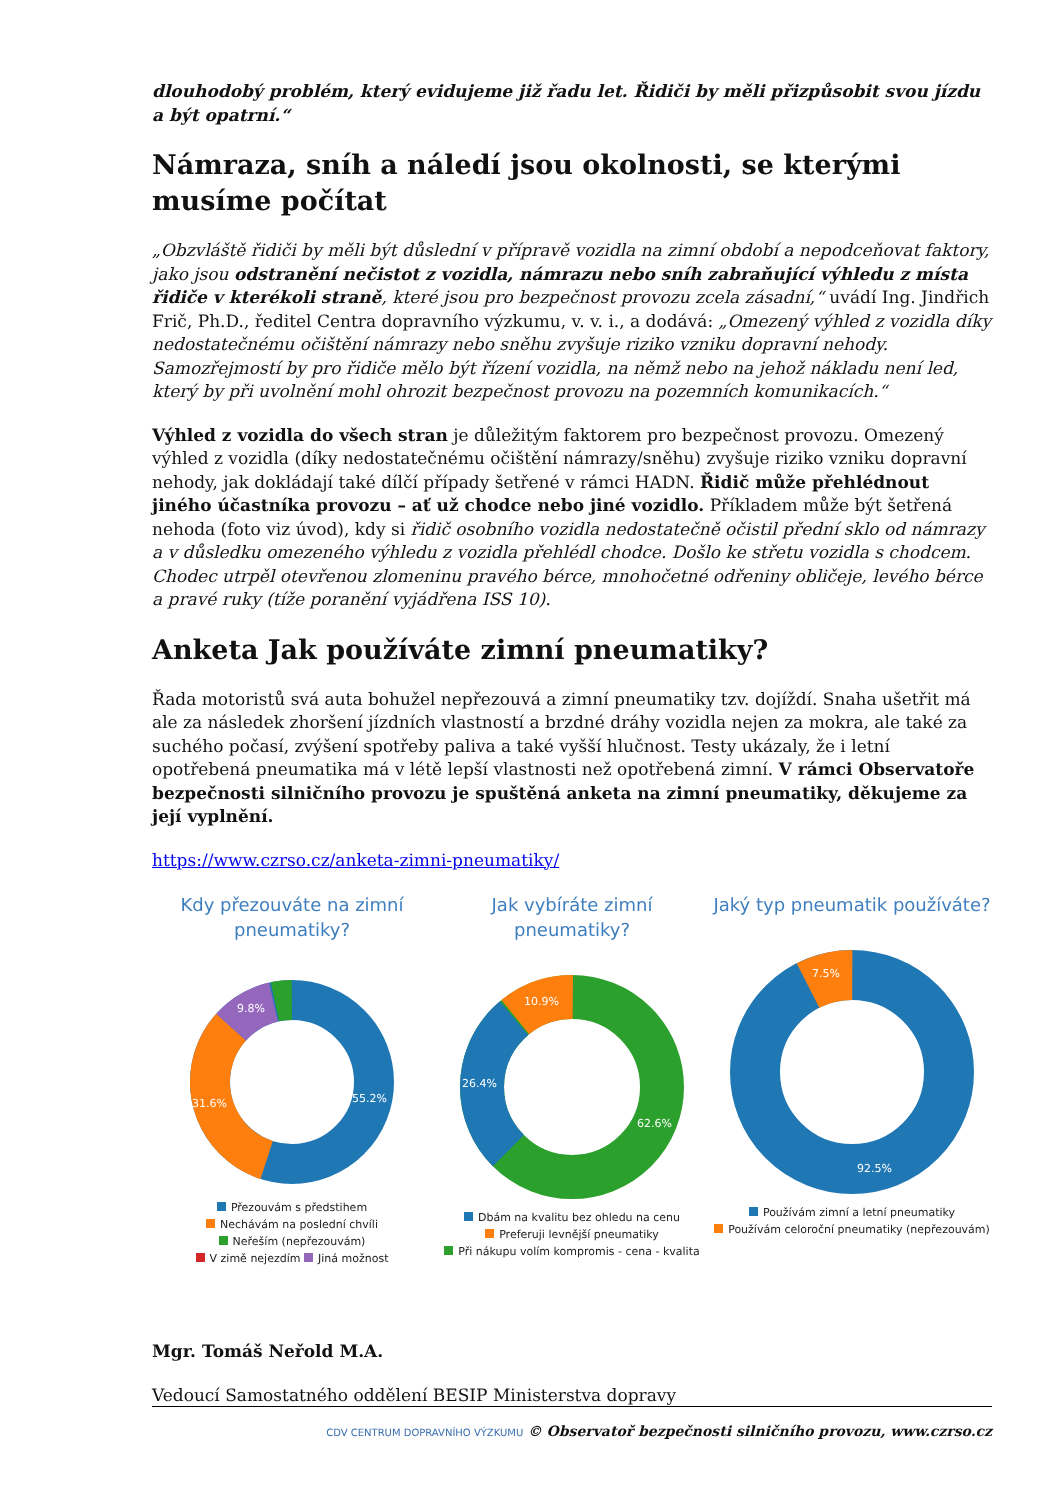dlouhodobý problém, který evidujeme již řadu let. Řidiči by měli přizpůsobit svou jízdu a být opatrní.“
Námraza, sníh a náledí jsou okolnosti, se kterými musíme počítat
„Obzvláště řidiči by měli být důslední v přípravě vozidla na zimní období a nepodceňovat faktory, jako jsou odstranění nečistot z vozidla, námrazu nebo sníh zabraňující výhledu z místa řidiče v kterékoli straně, které jsou pro bezpečnost provozu zcela zásadní,“ uvádí Ing. Jindřich Frič, Ph.D., ředitel Centra dopravního výzkumu, v. v. i., a dodává: „Omezený výhled z vozidla díky nedostatečnému očištění námrazy nebo sněhu zvyšuje riziko vzniku dopravní nehody. Samozřejmostí by pro řidiče mělo být řízení vozidla, na němž nebo na jehož nákladu není led, který by při uvolnění mohl ohrozit bezpečnost provozu na pozemních komunikacích.“
Výhled z vozidla do všech stran je důležitým faktorem pro bezpečnost provozu. Omezený výhled z vozidla (díky nedostatečnému očištění námrazy/sněhu) zvyšuje riziko vzniku dopravní nehody, jak dokládají také dílčí případy šetřené v rámci HADN. Řidič může přehlédnout jiného účastníka provozu – ať už chodce nebo jiné vozidlo. Příkladem může být šetřená nehoda (foto viz úvod), kdy si řidič osobního vozidla nedostatečně očistil přední sklo od námrazy a v důsledku omezeného výhledu z vozidla přehlédl chodce. Došlo ke střetu vozidla s chodcem. Chodec utrpěl otevřenou zlomeninu pravého bérce, mnohočetné odřeniny obličeje, levého bérce a pravé ruky (tíže poranění vyjádřena ISS 10).
Anketa Jak používáte zimní pneumatiky?
Řada motoristů svá auta bohužel nepřezouvá a zimní pneumatiky tzv. dojíždí. Snaha ušetřit má ale za následek zhoršení jízdních vlastností a brzdné dráhy vozidla nejen za mokra, ale také za suchého počasí, zvýšení spotřeby paliva a také vyšší hlučnost. Testy ukázaly, že i letní opotřebená pneumatika má v létě lepší vlastnosti než opotřebená zimní. V rámci Observatoře bezpečnosti silničního provozu je spuštěná anketa na zimní pneumatiky, děkujeme za její vyplnění.
https://www.czrso.cz/anketa-zimni-pneumatiky/
Kdy přezouváte na zimní pneumatiky?
55.2%
31.6%
9.8%
Přezouvám s předstihem
Nechávám na poslední chvíli
Neřeším (nepřezouvám)
V zimě nejezdím Jiná možnost
Jak vybíráte zimní pneumatiky?
62.6%
26.4%
10.9%
Dbám na kvalitu bez ohledu na cenu
Preferuji levnější pneumatiky
Při nákupu volím kompromis - cena - kvalita
Jaký typ pneumatik používáte?
92.5%
7.5%
Používám zimní a letní pneumatiky
Používám celoroční pneumatiky (nepřezouvám)
Mgr. Tomáš Neřold M.A.
Vedoucí Samostatného oddělení BESIP Ministerstva dopravy
CDV CENTRUM DOPRAVNÍHO VÝZKUMU © Observatoř bezpečnosti silničního provozu, www.czrso.cz